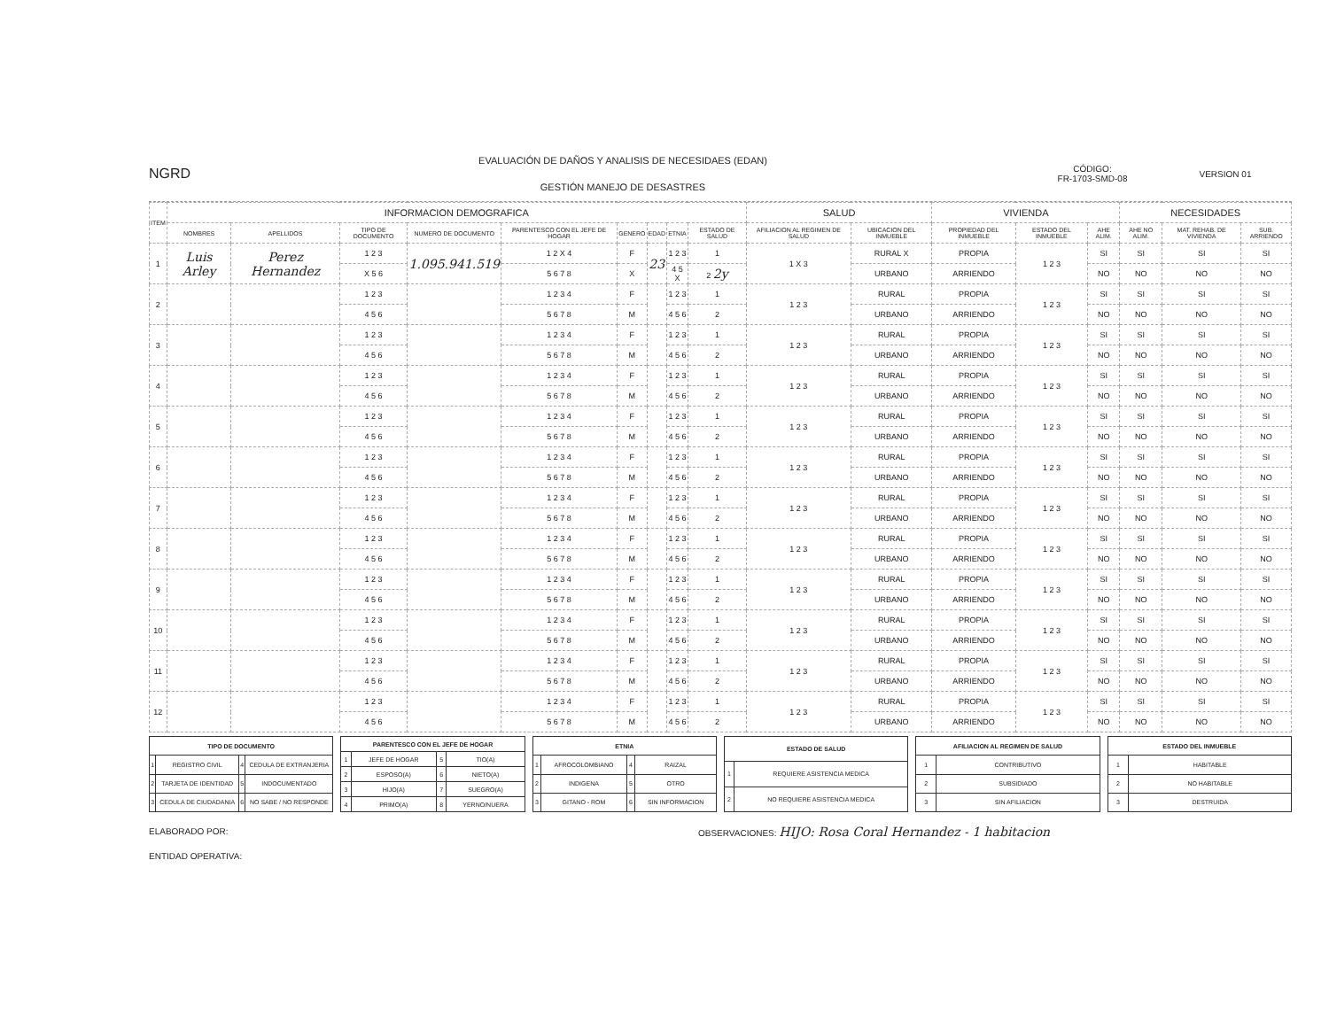NGRD
EVALUACIÓN DE DAÑOS Y ANALISIS DE NECESIDAES (EDAN)
GESTIÓN MANEJO DE DESASTRES
CÓDIGO:
FR-1703-SMD-08
VERSION 01
| ITEM | INFORMACION DEMOGRAFICA | | | | | | | | | SALUD | | VIVIENDA | | | NECESIDADES | | |
| --- | --- | --- | --- | --- | --- | --- | --- | --- | --- | --- | --- | --- | --- | --- | --- | --- | --- |
| | NOMBRES | APELLIDOS | TIPO DE DOCUMENTO | NUMERO DE DOCUMENTO | PARENTESCO CON EL JEFE DE HOGAR | GENERO | EDAD | ETNIA | ESTADO DE SALUD | AFILIACION AL REGIMEN DE SALUD | UBICACION DEL INMUEBLE | PROPIEDAD DEL INMUEBLE | ESTADO DEL INMUEBLE | AHE ALIM. | AHE NO ALIM. | MAT. REHAB. DE VIVIENDA | SUB. ARRIENDO |
| 1 | Luis Arley | Perez Hernandez | 1 2 3 | 1.095.941.519 | 1 2 X 4 | F | 23 | 1 2 3 | 1 | 1 X 3 | RURAL X | PROPIA | 1 2 3 | SI | SI | SI | SI |
| | | | X 5 6 | | 5 6 7 8 | X | | 4 5 X | 2 2y | | URBANO | ARRIENDO | | NO | NO | NO | NO |
| 2 | | | 1 2 3 | | 1 2 3 4 | F | | 1 2 3 | 1 | 1 2 3 | RURAL | PROPIA | 1 2 3 | SI | SI | SI | SI |
| | | | 4 5 6 | | 5 6 7 8 | M | | 4 5 6 | 2 | | URBANO | ARRIENDO | | NO | NO | NO | NO |
| 3 | | | 1 2 3 | | 1 2 3 4 | F | | 1 2 3 | 1 | 1 2 3 | RURAL | PROPIA | 1 2 3 | SI | SI | SI | SI |
| | | | 4 5 6 | | 5 6 7 8 | M | | 4 5 6 | 2 | | URBANO | ARRIENDO | | NO | NO | NO | NO |
| 4 | | | 1 2 3 | | 1 2 3 4 | F | | 1 2 3 | 1 | 1 2 3 | RURAL | PROPIA | 1 2 3 | SI | SI | SI | SI |
| | | | 4 5 6 | | 5 6 7 8 | M | | 4 5 6 | 2 | | URBANO | ARRIENDO | | NO | NO | NO | NO |
| 5 | | | 1 2 3 | | 1 2 3 4 | F | | 1 2 3 | 1 | 1 2 3 | RURAL | PROPIA | 1 2 3 | SI | SI | SI | SI |
| | | | 4 5 6 | | 5 6 7 8 | M | | 4 5 6 | 2 | | URBANO | ARRIENDO | | NO | NO | NO | NO |
| 6 | | | 1 2 3 | | 1 2 3 4 | F | | 1 2 3 | 1 | 1 2 3 | RURAL | PROPIA | 1 2 3 | SI | SI | SI | SI |
| | | | 4 5 6 | | 5 6 7 8 | M | | 4 5 6 | 2 | | URBANO | ARRIENDO | | NO | NO | NO | NO |
| 7 | | | 1 2 3 | | 1 2 3 4 | F | | 1 2 3 | 1 | 1 2 3 | RURAL | PROPIA | 1 2 3 | SI | SI | SI | SI |
| | | | 4 5 6 | | 5 6 7 8 | M | | 4 5 6 | 2 | | URBANO | ARRIENDO | | NO | NO | NO | NO |
| 8 | | | 1 2 3 | | 1 2 3 4 | F | | 1 2 3 | 1 | 1 2 3 | RURAL | PROPIA | 1 2 3 | SI | SI | SI | SI |
| | | | 4 5 6 | | 5 6 7 8 | M | | 4 5 6 | 2 | | URBANO | ARRIENDO | | NO | NO | NO | NO |
| 9 | | | 1 2 3 | | 1 2 3 4 | F | | 1 2 3 | 1 | 1 2 3 | RURAL | PROPIA | 1 2 3 | SI | SI | SI | SI |
| | | | 4 5 6 | | 5 6 7 8 | M | | 4 5 6 | 2 | | URBANO | ARRIENDO | | NO | NO | NO | NO |
| 10 | | | 1 2 3 | | 1 2 3 4 | F | | 1 2 3 | 1 | 1 2 3 | RURAL | PROPIA | 1 2 3 | SI | SI | SI | SI |
| | | | 4 5 6 | | 5 6 7 8 | M | | 4 5 6 | 2 | | URBANO | ARRIENDO | | NO | NO | NO | NO |
| 11 | | | 1 2 3 | | 1 2 3 4 | F | | 1 2 3 | 1 | 1 2 3 | RURAL | PROPIA | 1 2 3 | SI | SI | SI | SI |
| | | | 4 5 6 | | 5 6 7 8 | M | | 4 5 6 | 2 | | URBANO | ARRIENDO | | NO | NO | NO | NO |
| 12 | | | 1 2 3 | | 1 2 3 4 | F | | 1 2 3 | 1 | 1 2 3 | RURAL | PROPIA | 1 2 3 | SI | SI | SI | SI |
| | | | 4 5 6 | | 5 6 7 8 | M | | 4 5 6 | 2 | | URBANO | ARRIENDO | | NO | NO | NO | NO |
| TIPO DE DOCUMENTO | | | |
| 1 | REGISTRO CIVIL | 4 | CEDULA DE EXTRANJERIA |
| 2 | TARJETA DE IDENTIDAD | 5 | INDOCUMENTADO |
| 3 | CEDULA DE CIUDADANIA | 6 | NO SABE / NO RESPONDE |
| PARENTESCO CON EL JEFE DE HOGAR | | | |
| 1 | JEFE DE HOGAR | 5 | TIO(A) |
| 2 | ESPOSO(A) | 6 | NIETO(A) |
| 3 | HIJO(A) | 7 | SUEGRO(A) |
| 4 | PRIMO(A) | 8 | YERNO/NUERA |
| ETNIA | | | |
| 1 | AFROCOLOMBIANO | 4 | RAIZAL |
| 2 | INDIGENA | 5 | OTRO |
| 3 | GITANO - ROM | 6 | SIN INFORMACION |
| ESTADO DE SALUD | |
| 1 | REQUIERE ASISTENCIA MEDICA |
| 2 | NO REQUIERE ASISTENCIA MEDICA |
| AFILIACION AL REGIMEN DE SALUD | |
| 1 | CONTRIBUTIVO |
| 2 | SUBSIDIADO |
| 3 | SIN AFILIACION |
| ESTADO DEL INMUEBLE | |
| 1 | HABITABLE |
| 2 | NO HABITABLE |
| 3 | DESTRUIDA |
ELABORADO POR:
ENTIDAD OPERATIVA:
OBSERVACIONES: HIJO: Rosa Coral Hernandez - 1 habitacion